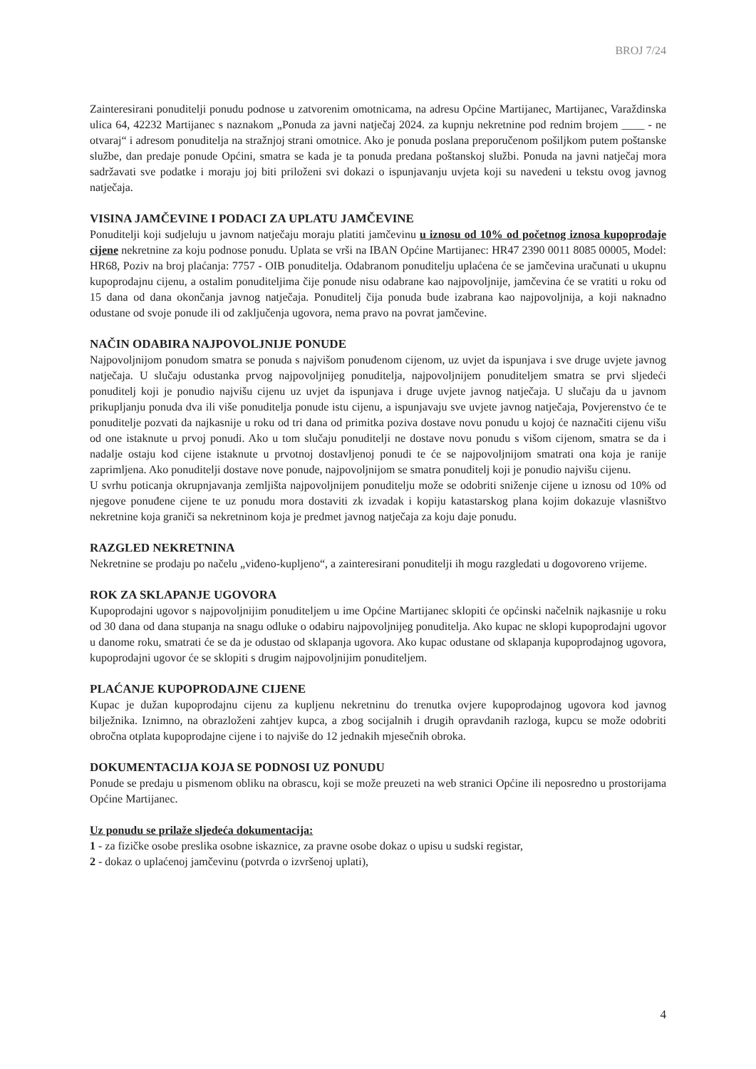BROJ 7/24
Zainteresirani ponuditelji ponudu podnose u zatvorenim omotnicama, na adresu Općine Martijanec, Martijanec, Varaždinska ulica 64, 42232 Martijanec s naznakom „Ponuda za javni natječaj 2024. za kupnju nekretnine pod rednim brojem ____ - ne otvaraj“ i adresom ponuditelja na stražnjoj strani omotnice. Ako je ponuda poslana preporučenom pošiljkom putem poštanske službe, dan predaje ponude Općini, smatra se kada je ta ponuda predana poštanskoj službi. Ponuda na javni natječaj mora sadržavati sve podatke i moraju joj biti priloženi svi dokazi o ispunjavanju uvjeta koji su navedeni u tekstu ovog javnog natječaja.
VISINA JAMČEVINE I PODACI ZA UPLATU JAMČEVINE
Ponuditelji koji sudjeluju u javnom natječaju moraju platiti jamčevinu u iznosu od 10% od početnog iznosa kupoprodaje cijene nekretnine za koju podnose ponudu. Uplata se vrši na IBAN Općine Martijanec: HR47 2390 0011 8085 00005, Model: HR68, Poziv na broj plaćanja: 7757 - OIB ponuditelja. Odabranom ponuditelju uplaćena će se jamčevina uračunati u ukupnu kupoprodajnu cijenu, a ostalim ponuditeljima čije ponude nisu odabrane kao najpovoljnije, jamčevina će se vratiti u roku od 15 dana od dana okončanja javnog natječaja. Ponuditelj čija ponuda bude izabrana kao najpovoljnija, a koji naknadno odustane od svoje ponude ili od zaključenja ugovora, nema pravo na povrat jamčevine.
NAČIN ODABIRA NAJPOVOLJNIJE PONUDE
Najpovoljnijom ponudom smatra se ponuda s najvišom ponuđenom cijenom, uz uvjet da ispunjava i sve druge uvjete javnog natječaja. U slučaju odustanka prvog najpovoljnijeg ponuditelja, najpovoljnijem ponuditeljem smatra se prvi sljedeći ponuditelj koji je ponudio najvišu cijenu uz uvjet da ispunjava i druge uvjete javnog natječaja. U slučaju da u javnom prikupljanju ponuda dva ili više ponuditelja ponude istu cijenu, a ispunjavaju sve uvjete javnog natječaja, Povjerenstvo će te ponuditelje pozvati da najkasnije u roku od tri dana od primitka poziva dostave novu ponudu u kojoj će naznačiti cijenu višu od one istaknute u prvoj ponudi. Ako u tom slučaju ponuditelji ne dostave novu ponudu s višom cijenom, smatra se da i nadalje ostaju kod cijene istaknute u prvotnoj dostavljenoj ponudi te će se najpovoljnijom smatrati ona koja je ranije zaprimljena. Ako ponuditelji dostave nove ponude, najpovoljnijom se smatra ponuditelj koji je ponudio najvišu cijenu.
U svrhu poticanja okrupnjavanja zemljišta najpovoljnijem ponuditelju može se odobriti sniženje cijene u iznosu od 10% od njegove ponuđene cijene te uz ponudu mora dostaviti zk izvadak i kopiju katastarskog plana kojim dokazuje vlasništvo nekretnine koja graniči sa nekretninom koja je predmet javnog natječaja za koju daje ponudu.
RAZGLED NEKRETNINA
Nekretnine se prodaju po načelu „viđeno-kupljeno“, a zainteresirani ponuditelji ih mogu razgledati u dogovoreno vrijeme.
ROK ZA SKLAPANJE UGOVORA
Kupoprodajni ugovor s najpovoljnijim ponuditeljem u ime Općine Martijanec sklopiti će općinski načelnik najkasnije u roku od 30 dana od dana stupanja na snagu odluke o odabiru najpovoljnijeg ponuditelja. Ako kupac ne sklopi kupoprodajni ugovor u danome roku, smatrati će se da je odustao od sklapanja ugovora. Ako kupac odustane od sklapanja kupoprodajnog ugovora, kupoprodajni ugovor će se sklopiti s drugim najpovoljnijim ponuditeljem.
PLAĆANJE KUPOPRODAJNE CIJENE
Kupac je dužan kupoprodajnu cijenu za kupljenu nekretninu do trenutka ovjere kupoprodajnog ugovora kod javnog bilježnika. Iznimno, na obrazloženi zahtjev kupca, a zbog socijalnih i drugih opravdanih razloga, kupcu se može odobriti obročna otplata kupoprodajne cijene i to najviše do 12 jednakih mjesečnih obroka.
DOKUMENTACIJA KOJA SE PODNOSI UZ PONUDU
Ponude se predaju u pismenom obliku na obrascu, koji se može preuzeti na web stranici Općine ili neposredno u prostorijama Općine Martijanec.
Uz ponudu se prilaže sljedeća dokumentacija:
1 - za fizičke osobe preslika osobne iskaznice, za pravne osobe dokaz o upisu u sudski registar,
2 - dokaz o uplaćenoj jamčevinu (potvrda o izvršenoj uplati),
4